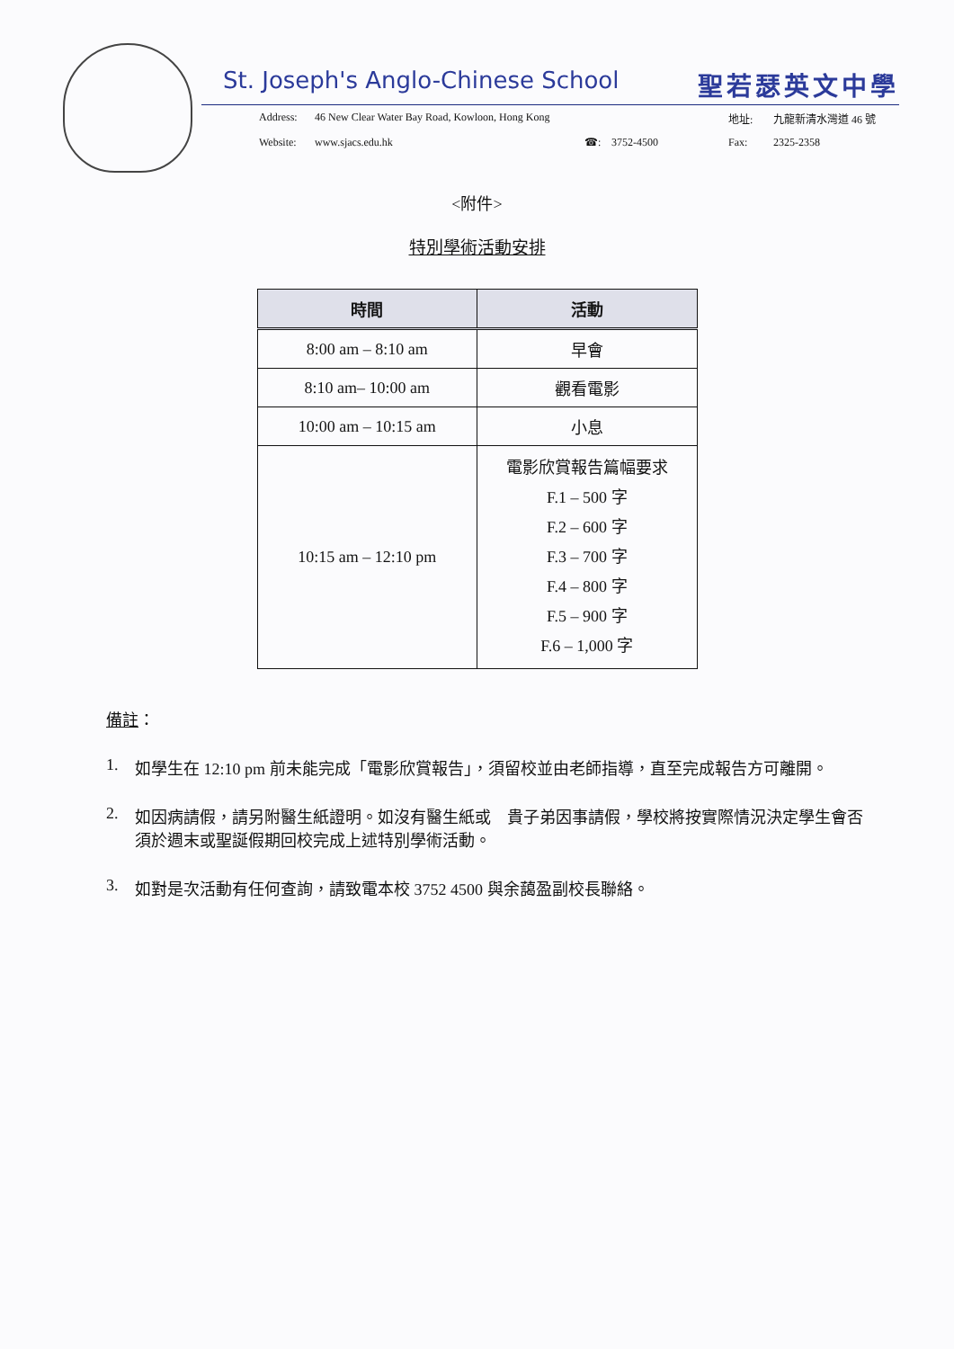St. Joseph's Anglo-Chinese School 聖若瑟英文中學
Address: 46 New Clear Water Bay Road, Kowloon, Hong Kong 地址: 九龍新清水灣道 46 號 Website: www.sjacs.edu.hk ☎: 3752-4500 Fax: 2325-2358
<附件>
特別學術活動安排
| 時間 | 活動 |
| --- | --- |
| 8:00 am – 8:10 am | 早會 |
| 8:10 am– 10:00 am | 觀看電影 |
| 10:00 am – 10:15 am | 小息 |
| 10:15 am – 12:10 pm | 電影欣賞報告篇幅要求 F.1 – 500 字 F.2 – 600 字 F.3 – 700 字 F.4 – 800 字 F.5 – 900 字 F.6 – 1,000 字 |
備註：
1. 如學生在 12:10 pm 前未能完成「電影欣賞報告」，須留校並由老師指導，直至完成報告方可離開。
2. 如因病請假，請另附醫生紙證明。如沒有醫生紙或　貴子弟因事請假，學校將按實際情況決定學生會否須於週末或聖誕假期回校完成上述特別學術活動。
3. 如對是次活動有任何查詢，請致電本校 3752 4500 與余藹盈副校長聯絡。